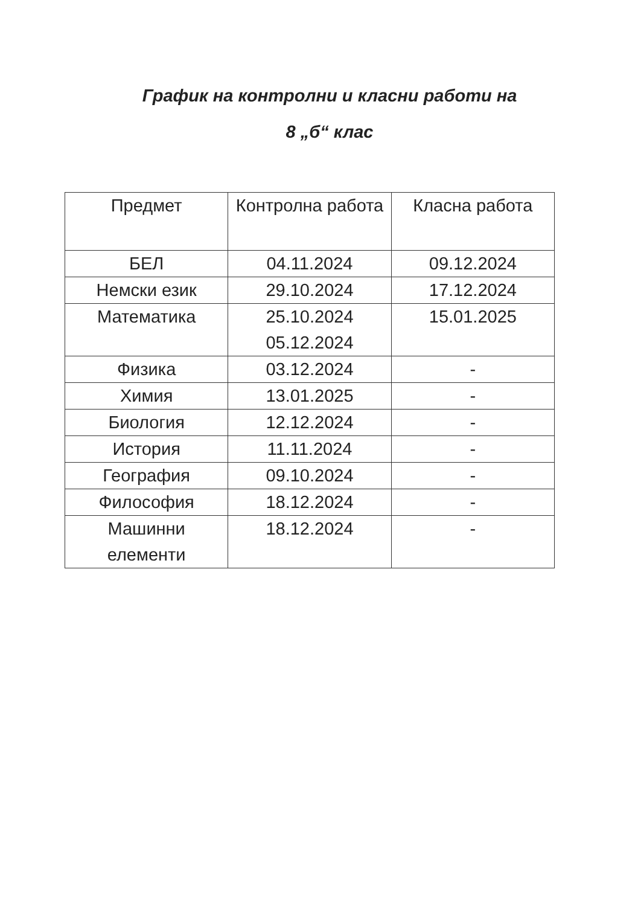График на контролни и класни работи на
8 „б“ клас
| Предмет | Контролна работа | Класна работа |
| --- | --- | --- |
| БЕЛ | 04.11.2024 | 09.12.2024 |
| Немски език | 29.10.2024 | 17.12.2024 |
| Математика | 25.10.2024 05.12.2024 | 15.01.2025 |
| Физика | 03.12.2024 | - |
| Химия | 13.01.2025 | - |
| Биология | 12.12.2024 | - |
| История | 11.11.2024 | - |
| География | 09.10.2024 | - |
| Философия | 18.12.2024 | - |
| Машинни елементи | 18.12.2024 | - |